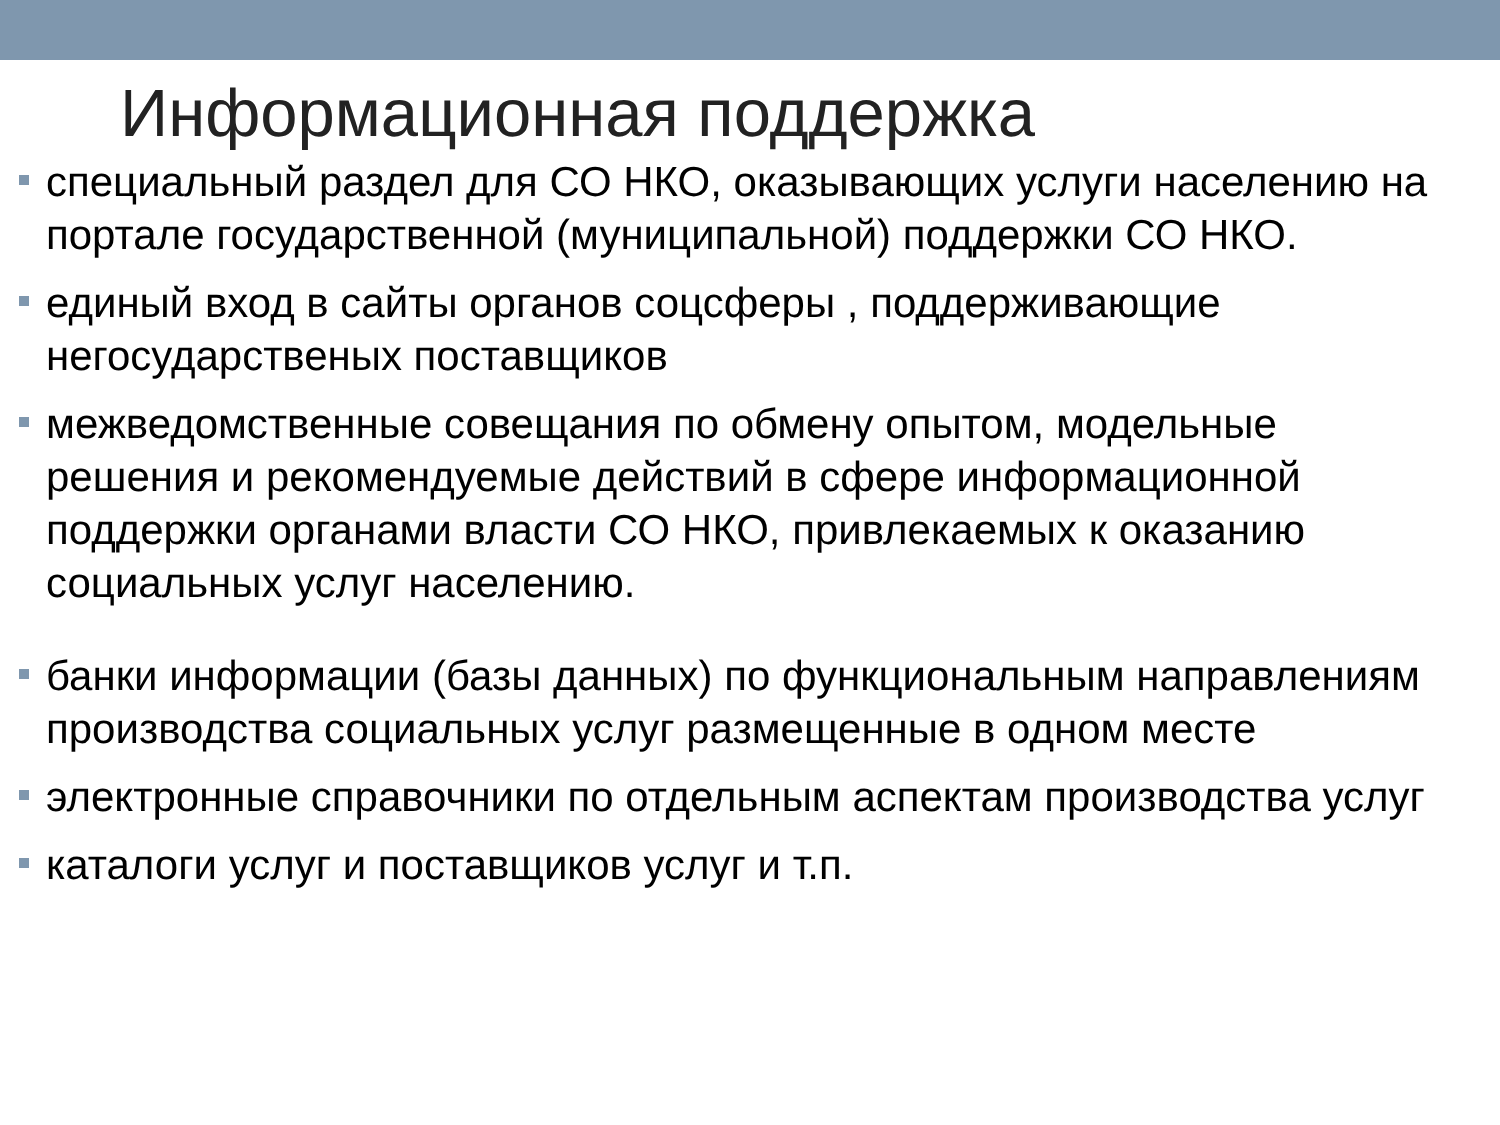Информационная поддержка
специальный раздел для СО НКО, оказывающих услуги населению на портале государственной (муниципальной) поддержки СО НКО.
единый вход в сайты органов соцсферы , поддерживающие негосударственых поставщиков
межведомственные совещания по обмену опытом, модельные решения и рекомендуемые действий в сфере информационной поддержки органами власти СО НКО, привлекаемых к оказанию социальных услуг населению.
банки информации (базы данных) по функциональным направлениям производства социальных услуг размещенные в одном месте
электронные справочники по отдельным аспектам производства услуг
каталоги услуг и поставщиков услуг и т.п.